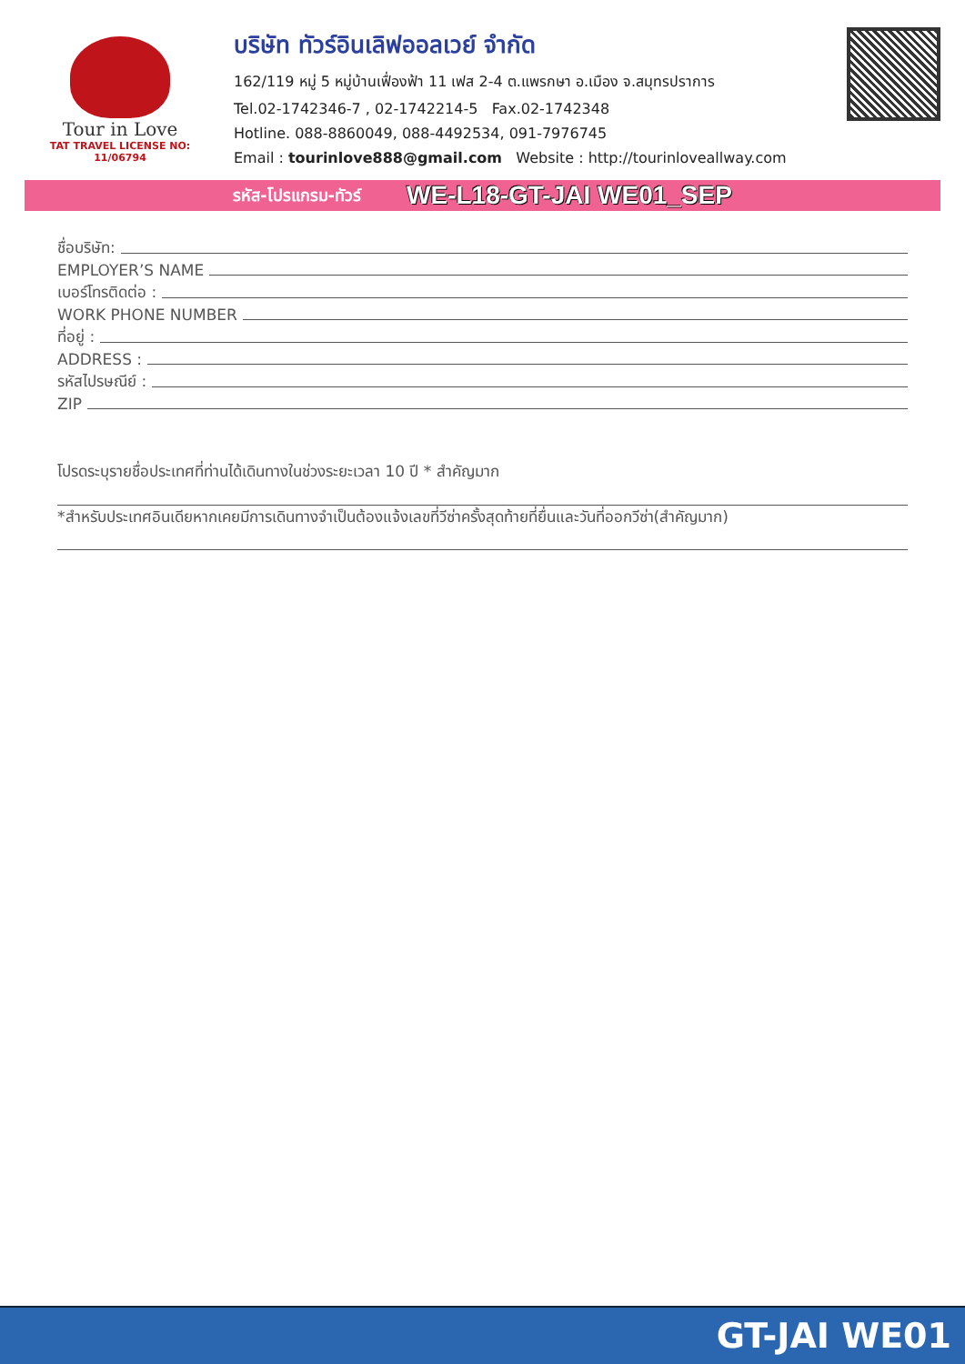Tour in Love
TAT TRAVEL LICENSE NO: 11/06794
บริษัท ทัวร์อินเลิฟออลเวย์ จำกัด
162/119 หมู่ 5 หมู่บ้านเฟื่องฟ้า 11 เฟส 2-4 ต.แพรกษา อ.เมือง จ.สมุทรปราการ
Tel.02-1742346-7 , 02-1742214-5 Fax.02-1742348
Hotline. 088-8860049, 088-4492534, 091-7976745
Email : tourinlove888@gmail.com Website : http://tourinloveallway.com
รหัส-โปรแกรม-ทัวร์ WE-L18-GT-JAI WE01_SEP
ชื่อบริษัท:
EMPLOYER’S NAME
เบอร์โทรติดต่อ :
WORK PHONE NUMBER
ที่อยู่ :
ADDRESS :
รหัสไปรษณีย์ :
ZIP
โปรดระบุรายชื่อประเทศที่ท่านได้เดินทางในช่วงระยะเวลา 10 ปี * สำคัญมาก
*สำหรับประเทศอินเดียหากเคยมีการเดินทางจำเป็นต้องแจ้งเลขที่วีซ่าครั้งสุดท้ายที่ยื่นและวันที่ออกวีซ่า(สำคัญมาก)
GT-JAI WE01